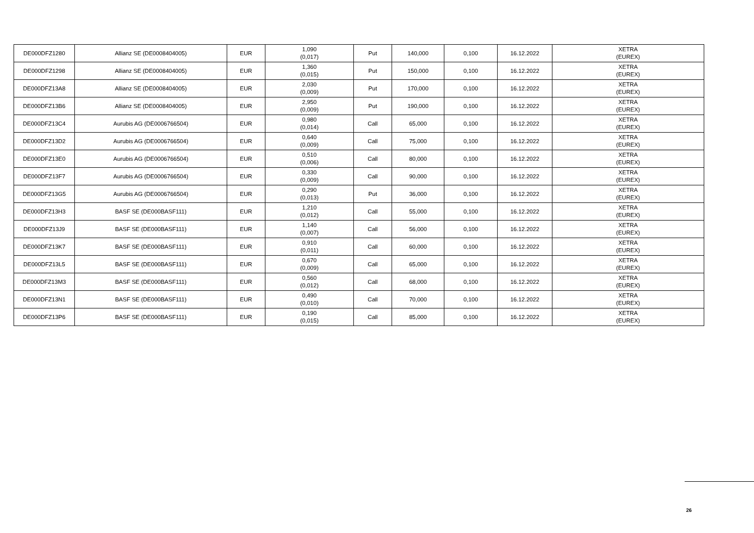| DE000DFZ1280 | Allianz SE (DE0008404005) | EUR | 1,090 (0,017) | Put | 140,000 | 0,100 | 16.12.2022 | XETRA (EUREX) |
| DE000DFZ1298 | Allianz SE (DE0008404005) | EUR | 1,360 (0,015) | Put | 150,000 | 0,100 | 16.12.2022 | XETRA (EUREX) |
| DE000DFZ13A8 | Allianz SE (DE0008404005) | EUR | 2,030 (0,009) | Put | 170,000 | 0,100 | 16.12.2022 | XETRA (EUREX) |
| DE000DFZ13B6 | Allianz SE (DE0008404005) | EUR | 2,950 (0,009) | Put | 190,000 | 0,100 | 16.12.2022 | XETRA (EUREX) |
| DE000DFZ13C4 | Aurubis AG (DE0006766504) | EUR | 0,980 (0,014) | Call | 65,000 | 0,100 | 16.12.2022 | XETRA (EUREX) |
| DE000DFZ13D2 | Aurubis AG (DE0006766504) | EUR | 0,640 (0,009) | Call | 75,000 | 0,100 | 16.12.2022 | XETRA (EUREX) |
| DE000DFZ13E0 | Aurubis AG (DE0006766504) | EUR | 0,510 (0,006) | Call | 80,000 | 0,100 | 16.12.2022 | XETRA (EUREX) |
| DE000DFZ13F7 | Aurubis AG (DE0006766504) | EUR | 0,330 (0,009) | Call | 90,000 | 0,100 | 16.12.2022 | XETRA (EUREX) |
| DE000DFZ13G5 | Aurubis AG (DE0006766504) | EUR | 0,290 (0,013) | Put | 36,000 | 0,100 | 16.12.2022 | XETRA (EUREX) |
| DE000DFZ13H3 | BASF SE (DE000BASF111) | EUR | 1,210 (0,012) | Call | 55,000 | 0,100 | 16.12.2022 | XETRA (EUREX) |
| DE000DFZ13J9 | BASF SE (DE000BASF111) | EUR | 1,140 (0,007) | Call | 56,000 | 0,100 | 16.12.2022 | XETRA (EUREX) |
| DE000DFZ13K7 | BASF SE (DE000BASF111) | EUR | 0,910 (0,011) | Call | 60,000 | 0,100 | 16.12.2022 | XETRA (EUREX) |
| DE000DFZ13L5 | BASF SE (DE000BASF111) | EUR | 0,670 (0,009) | Call | 65,000 | 0,100 | 16.12.2022 | XETRA (EUREX) |
| DE000DFZ13M3 | BASF SE (DE000BASF111) | EUR | 0,560 (0,012) | Call | 68,000 | 0,100 | 16.12.2022 | XETRA (EUREX) |
| DE000DFZ13N1 | BASF SE (DE000BASF111) | EUR | 0,490 (0,010) | Call | 70,000 | 0,100 | 16.12.2022 | XETRA (EUREX) |
| DE000DFZ13P6 | BASF SE (DE000BASF111) | EUR | 0,190 (0,015) | Call | 85,000 | 0,100 | 16.12.2022 | XETRA (EUREX) |
26